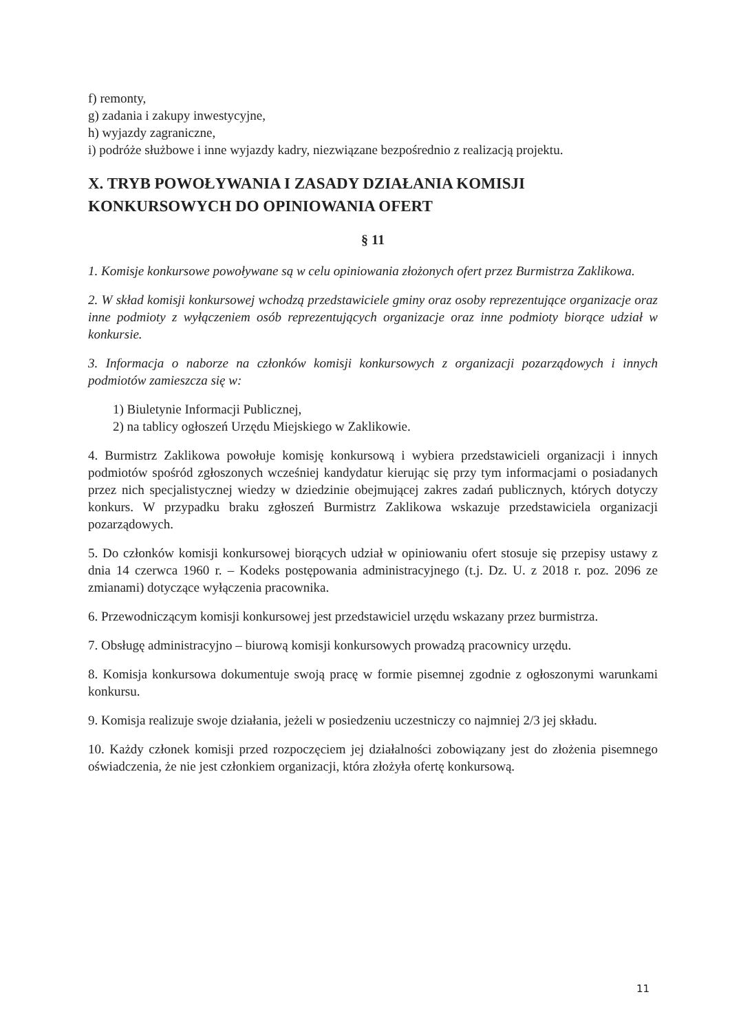f) remonty,
g) zadania i zakupy inwestycyjne,
h) wyjazdy zagraniczne,
i) podróże służbowe i inne wyjazdy kadry, niezwiązane bezpośrednio z realizacją projektu.
X. TRYB POWOŁYWANIA I ZASADY DZIAŁANIA KOMISJI KONKURSOWYCH DO OPINIOWANIA OFERT
§ 11
1. Komisje konkursowe powoływane są w celu opiniowania złożonych ofert przez Burmistrza Zaklikowa.
2. W skład komisji konkursowej wchodzą przedstawiciele gminy oraz osoby reprezentujące organizacje oraz inne podmioty z wyłączeniem osób reprezentujących organizacje oraz inne podmioty biorące udział w konkursie.
3. Informacja o naborze na członków komisji konkursowych z organizacji pozarządowych i innych podmiotów zamieszcza się w:
1) Biuletynie Informacji Publicznej,
2) na tablicy ogłoszeń Urzędu Miejskiego w Zaklikowie.
4. Burmistrz Zaklikowa powołuje komisję konkursową i wybiera przedstawicieli organizacji i innych podmiotów spośród zgłoszonych wcześniej kandydatur kierując się przy tym informacjami o posiadanych przez nich specjalistycznej wiedzy w dziedzinie obejmującej zakres zadań publicznych, których dotyczy konkurs. W przypadku braku zgłoszeń Burmistrz Zaklikowa wskazuje przedstawiciela organizacji pozarządowych.
5. Do członków komisji konkursowej biorących udział w opiniowaniu ofert stosuje się przepisy ustawy z dnia 14 czerwca 1960 r. – Kodeks postępowania administracyjnego (t.j. Dz. U. z 2018 r. poz. 2096 ze zmianami) dotyczące wyłączenia pracownika.
6. Przewodniczącym komisji konkursowej jest przedstawiciel urzędu wskazany przez burmistrza.
7. Obsługę administracyjno – biurową komisji konkursowych prowadzą pracownicy urzędu.
8. Komisja konkursowa dokumentuje swoją pracę w formie pisemnej zgodnie z ogłoszonymi warunkami konkursu.
9. Komisja realizuje swoje działania, jeżeli w posiedzeniu uczestniczy co najmniej 2/3 jej składu.
10. Każdy członek komisji przed rozpoczęciem jej działalności zobowiązany jest do złożenia pisemnego oświadczenia, że nie jest członkiem organizacji, która złożyła ofertę konkursową.
11